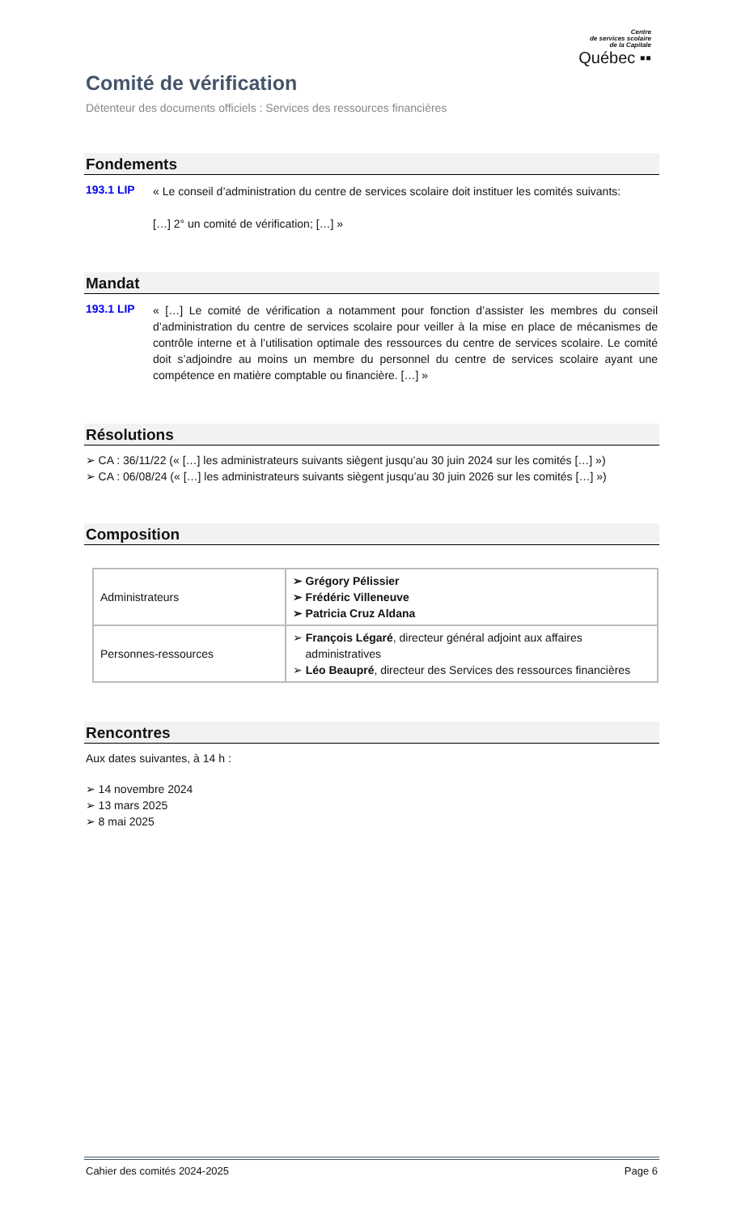Centre
de services scolaire
de la Capitale
Québec ▪▪
Comité de vérification
Détenteur des documents officiels : Services des ressources financières
Fondements
193.1 LIP
« Le conseil d’administration du centre de services scolaire doit instituer les comités suivants:
[…] 2° un comité de vérification; […] »
Mandat
193.1 LIP
« […] Le comité de vérification a notamment pour fonction d’assister les membres du conseil d’administration du centre de services scolaire pour veiller à la mise en place de mécanismes de contrôle interne et à l’utilisation optimale des ressources du centre de services scolaire. Le comité doit s’adjoindre au moins un membre du personnel du centre de services scolaire ayant une compétence en matière comptable ou financière. […] »
Résolutions
➢ CA : 36/11/22 (« […] les administrateurs suivants siègent jusqu’au 30 juin 2024 sur les comités […] »)
➢ CA : 06/08/24 (« […] les administrateurs suivants siègent jusqu’au 30 juin 2026 sur les comités […] »)
Composition
| Administrateurs | ➢ Grégory Pélissier ➢ Frédéric Villeneuve ➢ Patricia Cruz Aldana |
| Personnes-ressources | ➢ François Légaré , directeur général adjoint aux affaires administratives ➢ Léo Beaupré , directeur des Services des ressources financières |
Rencontres
Aux dates suivantes, à 14 h :
➢ 14 novembre 2024
➢ 13 mars 2025
➢ 8 mai 2025
Cahier des comités 2024-2025 Page 6